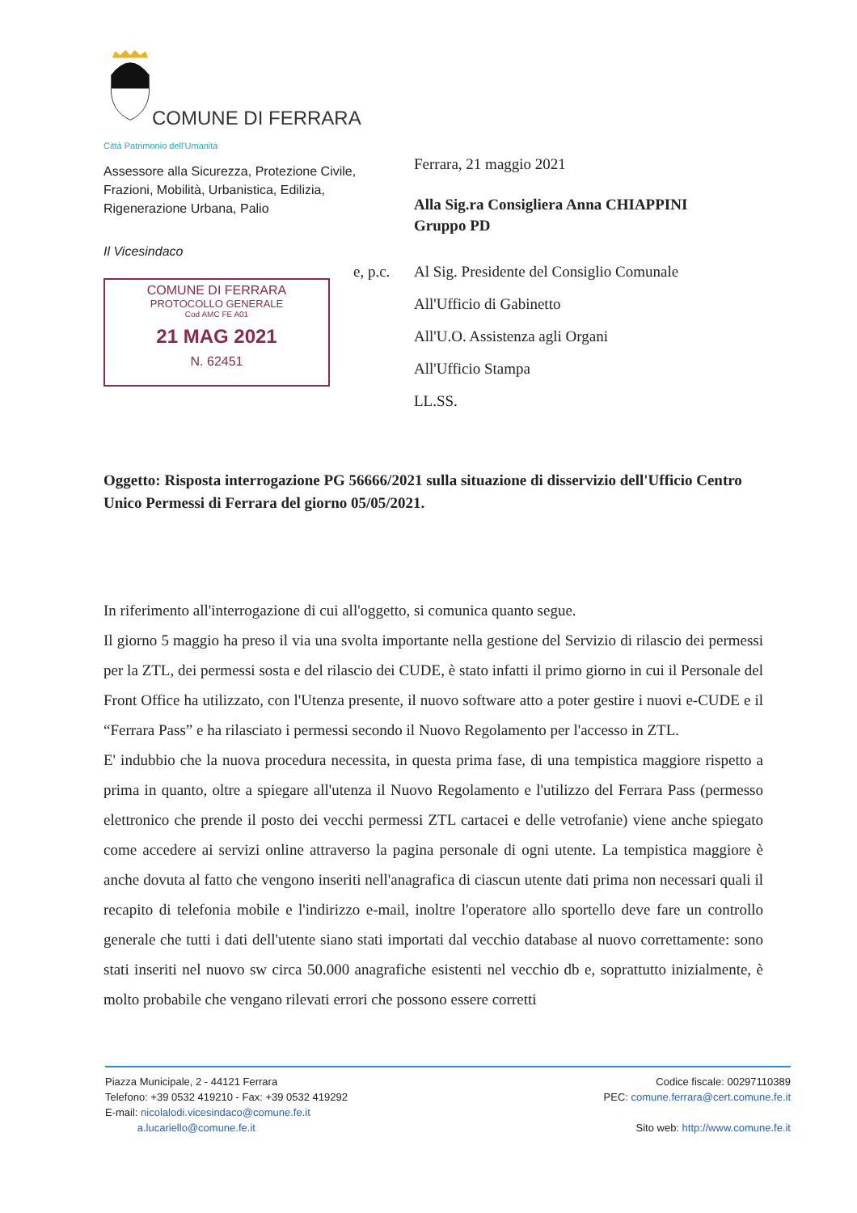COMUNE DI FERRARA
Città Patrimonio dell'Umanità
Assessore alla Sicurezza, Protezione Civile, Frazioni, Mobilità, Urbanistica, Edilizia, Rigenerazione Urbana, Palio
Il Vicesindaco
COMUNE DI FERRARA
PROTOCOLLO GENERALE
Cod AMC FE A01
21 MAG 2021
N. 62451
Ferrara, 21 maggio 2021
Alla Sig.ra Consigliera Anna CHIAPPINI
Gruppo PD
e, p.c. Al Sig. Presidente del Consiglio Comunale
All'Ufficio di Gabinetto
All'U.O. Assistenza agli Organi
All'Ufficio Stampa
LL.SS.
Oggetto: Risposta interrogazione PG 56666/2021 sulla situazione di disservizio dell'Ufficio Centro Unico Permessi di Ferrara del giorno 05/05/2021.
In riferimento all'interrogazione di cui all'oggetto, si comunica quanto segue.
Il giorno 5 maggio ha preso il via una svolta importante nella gestione del Servizio di rilascio dei permessi per la ZTL, dei permessi sosta e del rilascio dei CUDE, è stato infatti il primo giorno in cui il Personale del Front Office ha utilizzato, con l'Utenza presente, il nuovo software atto a poter gestire i nuovi e-CUDE e il “Ferrara Pass” e ha rilasciato i permessi secondo il Nuovo Regolamento per l'accesso in ZTL.
E' indubbio che la nuova procedura necessita, in questa prima fase, di una tempistica maggiore rispetto a prima in quanto, oltre a spiegare all'utenza il Nuovo Regolamento e l'utilizzo del Ferrara Pass (permesso elettronico che prende il posto dei vecchi permessi ZTL cartacei e delle vetrofanie) viene anche spiegato come accedere ai servizi online attraverso la pagina personale di ogni utente. La tempistica maggiore è anche dovuta al fatto che vengono inseriti nell'anagrafica di ciascun utente dati prima non necessari quali il recapito di telefonia mobile e l'indirizzo e-mail, inoltre l'operatore allo sportello deve fare un controllo generale che tutti i dati dell'utente siano stati importati dal vecchio database al nuovo correttamente: sono stati inseriti nel nuovo sw circa 50.000 anagrafiche esistenti nel vecchio db e, soprattutto inizialmente, è molto probabile che vengano rilevati errori che possono essere corretti
Piazza Municipale, 2 - 44121 Ferrara
Telefono: +39 0532 419210 - Fax: +39 0532 419292
E-mail: nicolalodi.vicesindaco@comune.fe.it
a.lucariello@comune.fe.it
Codice fiscale: 00297110389
PEC: comune.ferrara@cert.comune.fe.it
Sito web: http://www.comune.fe.it